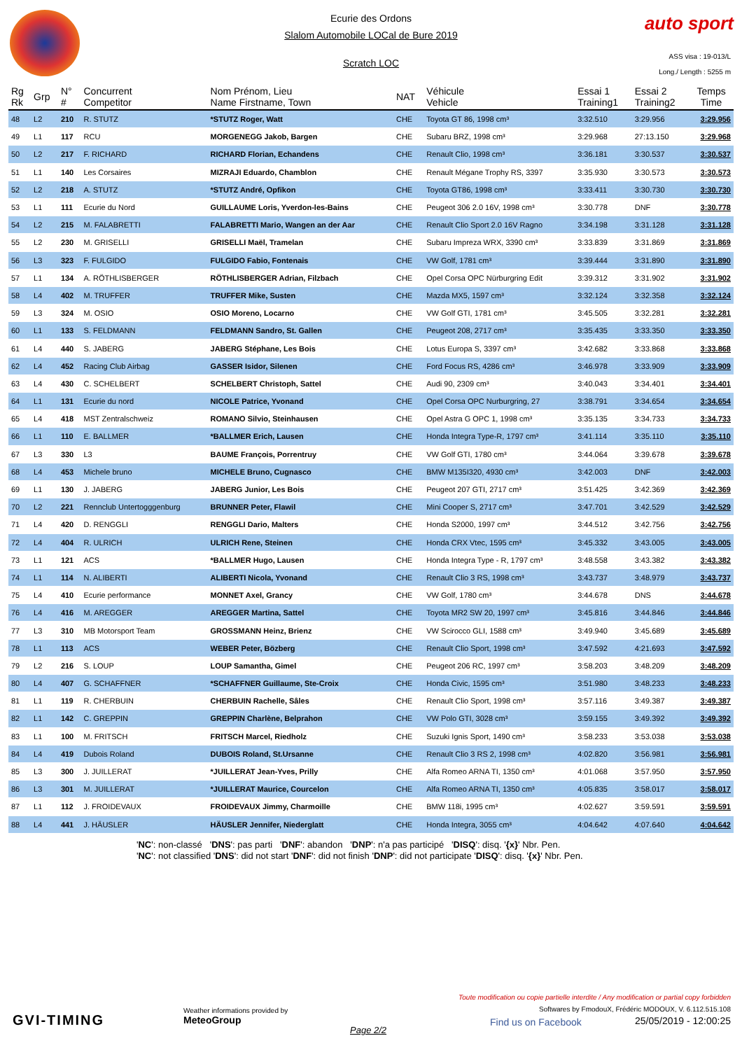Ecurie des Ordons
Slalom Automobile LOCal de Bure 2019
Scratch LOC
auto sport
ASS visa : 19-013/L
Long./ Length : 5255 m
| Rg Rk | Grp | N° # | Concurrent Competitor | Nom Prénom, Lieu Name Firstname, Town | NAT | Véhicule Vehicle | Essai 1 Training1 | Essai 2 Training2 | Temps Time |
| --- | --- | --- | --- | --- | --- | --- | --- | --- | --- |
| 48 | L2 | 210 | R. STUTZ | *STUTZ Roger, Watt | CHE | Toyota GT 86, 1998 cm³ | 3:32.510 | 3:29.956 | 3:29.956 |
| 49 | L1 | 117 | RCU | MORGENEGG Jakob, Bargen | CHE | Subaru BRZ, 1998 cm³ | 3:29.968 | 27:13.150 | 3:29.968 |
| 50 | L2 | 217 | F. RICHARD | RICHARD Florian, Echandens | CHE | Renault Clio, 1998 cm³ | 3:36.181 | 3:30.537 | 3:30.537 |
| 51 | L1 | 140 | Les Corsaires | MIZRAJI Eduardo, Chamblon | CHE | Renault Mégane Trophy RS, 3397 | 3:35.930 | 3:30.573 | 3:30.573 |
| 52 | L2 | 218 | A. STUTZ | *STUTZ André, Opfikon | CHE | Toyota GT86, 1998 cm³ | 3:33.411 | 3:30.730 | 3:30.730 |
| 53 | L1 | 111 | Ecurie du Nord | GUILLAUME Loris, Yverdon-les-Bains | CHE | Peugeot 306 2.0 16V, 1998 cm³ | 3:30.778 | DNF | 3:30.778 |
| 54 | L2 | 215 | M. FALABRETTI | FALABRETTI Mario, Wangen an der Aar | CHE | Renault Clio Sport 2.0 16V Ragno | 3:34.198 | 3:31.128 | 3:31.128 |
| 55 | L2 | 230 | M. GRISELLI | GRISELLI Maël, Tramelan | CHE | Subaru Impreza WRX, 3390 cm³ | 3:33.839 | 3:31.869 | 3:31.869 |
| 56 | L3 | 323 | F. FULGIDO | FULGIDO Fabio, Fontenais | CHE | VW Golf, 1781 cm³ | 3:39.444 | 3:31.890 | 3:31.890 |
| 57 | L1 | 134 | A. RÖTHLISBERGER | RÖTHLISBERGER Adrian, Filzbach | CHE | Opel Corsa OPC Nürburgring Edit | 3:39.312 | 3:31.902 | 3:31.902 |
| 58 | L4 | 402 | M. TRUFFER | TRUFFER Mike, Susten | CHE | Mazda MX5, 1597 cm³ | 3:32.124 | 3:32.358 | 3:32.124 |
| 59 | L3 | 324 | M. OSIO | OSIO Moreno, Locarno | CHE | VW Golf GTI, 1781 cm³ | 3:45.505 | 3:32.281 | 3:32.281 |
| 60 | L1 | 133 | S. FELDMANN | FELDMANN Sandro, St. Gallen | CHE | Peugeot 208, 2717 cm³ | 3:35.435 | 3:33.350 | 3:33.350 |
| 61 | L4 | 440 | S. JABERG | JABERG Stéphane, Les Bois | CHE | Lotus Europa S, 3397 cm³ | 3:42.682 | 3:33.868 | 3:33.868 |
| 62 | L4 | 452 | Racing Club Airbag | GASSER Isidor, Silenen | CHE | Ford Focus RS, 4286 cm³ | 3:46.978 | 3:33.909 | 3:33.909 |
| 63 | L4 | 430 | C. SCHELBERT | SCHELBERT Christoph, Sattel | CHE | Audi 90, 2309 cm³ | 3:40.043 | 3:34.401 | 3:34.401 |
| 64 | L1 | 131 | Ecurie du nord | NICOLE Patrice, Yvonand | CHE | Opel Corsa OPC Nurburgring, 27 | 3:38.791 | 3:34.654 | 3:34.654 |
| 65 | L4 | 418 | MST Zentralschweiz | ROMANO Silvio, Steinhausen | CHE | Opel Astra G OPC 1, 1998 cm³ | 3:35.135 | 3:34.733 | 3:34.733 |
| 66 | L1 | 110 | E. BALLMER | *BALLMER Erich, Lausen | CHE | Honda Integra Type-R, 1797 cm³ | 3:41.114 | 3:35.110 | 3:35.110 |
| 67 | L3 | 330 | L3 | BAUME François, Porrentruy | CHE | VW Golf GTI, 1780 cm³ | 3:44.064 | 3:39.678 | 3:39.678 |
| 68 | L4 | 453 | Michele bruno | MICHELE Bruno, Cugnasco | CHE | BMW M135I320, 4930 cm³ | 3:42.003 | DNF | 3:42.003 |
| 69 | L1 | 130 | J. JABERG | JABERG Junior, Les Bois | CHE | Peugeot 207 GTI, 2717 cm³ | 3:51.425 | 3:42.369 | 3:42.369 |
| 70 | L2 | 221 | Rennclub Untertogggenburg | BRUNNER Peter, Flawil | CHE | Mini Cooper S, 2717 cm³ | 3:47.701 | 3:42.529 | 3:42.529 |
| 71 | L4 | 420 | D. RENGGLI | RENGGLI Dario, Malters | CHE | Honda S2000, 1997 cm³ | 3:44.512 | 3:42.756 | 3:42.756 |
| 72 | L4 | 404 | R. ULRICH | ULRICH Rene, Steinen | CHE | Honda CRX Vtec, 1595 cm³ | 3:45.332 | 3:43.005 | 3:43.005 |
| 73 | L1 | 121 | ACS | *BALLMER Hugo, Lausen | CHE | Honda Integra Type - R, 1797 cm³ | 3:48.558 | 3:43.382 | 3:43.382 |
| 74 | L1 | 114 | N. ALIBERTI | ALIBERTI Nicola, Yvonand | CHE | Renault Clio 3 RS, 1998 cm³ | 3:43.737 | 3:48.979 | 3:43.737 |
| 75 | L4 | 410 | Ecurie performance | MONNET Axel, Grancy | CHE | VW Golf, 1780 cm³ | 3:44.678 | DNS | 3:44.678 |
| 76 | L4 | 416 | M. AREGGER | AREGGER Martina, Sattel | CHE | Toyota MR2 SW 20, 1997 cm³ | 3:45.816 | 3:44.846 | 3:44.846 |
| 77 | L3 | 310 | MB Motorsport Team | GROSSMANN Heinz, Brienz | CHE | VW Scirocco GLI, 1588 cm³ | 3:49.940 | 3:45.689 | 3:45.689 |
| 78 | L1 | 113 | ACS | WEBER Peter, Bözberg | CHE | Renault Clio Sport, 1998 cm³ | 3:47.592 | 4:21.693 | 3:47.592 |
| 79 | L2 | 216 | S. LOUP | LOUP Samantha, Gimel | CHE | Peugeot 206 RC, 1997 cm³ | 3:58.203 | 3:48.209 | 3:48.209 |
| 80 | L4 | 407 | G. SCHAFFNER | *SCHAFFNER Guillaume, Ste-Croix | CHE | Honda Civic, 1595 cm³ | 3:51.980 | 3:48.233 | 3:48.233 |
| 81 | L1 | 119 | R. CHERBUIN | CHERBUIN Rachelle, Sâles | CHE | Renault Clio Sport, 1998 cm³ | 3:57.116 | 3:49.387 | 3:49.387 |
| 82 | L1 | 142 | C. GREPPIN | GREPPIN Charlène, Belprahon | CHE | VW Polo GTI, 3028 cm³ | 3:59.155 | 3:49.392 | 3:49.392 |
| 83 | L1 | 100 | M. FRITSCH | FRITSCH Marcel, Riedholz | CHE | Suzuki Ignis Sport, 1490 cm³ | 3:58.233 | 3:53.038 | 3:53.038 |
| 84 | L4 | 419 | Dubois Roland | DUBOIS Roland, St.Ursanne | CHE | Renault Clio 3 RS 2, 1998 cm³ | 4:02.820 | 3:56.981 | 3:56.981 |
| 85 | L3 | 300 | J. JUILLERAT | *JUILLERAT Jean-Yves, Prilly | CHE | Alfa Romeo ARNA TI, 1350 cm³ | 4:01.068 | 3:57.950 | 3:57.950 |
| 86 | L3 | 301 | M. JUILLERAT | *JUILLERAT Maurice, Courcelon | CHE | Alfa Romeo ARNA TI, 1350 cm³ | 4:05.835 | 3:58.017 | 3:58.017 |
| 87 | L1 | 112 | J. FROIDEVAUX | FROIDEVAUX Jimmy, Charmoille | CHE | BMW 118i, 1995 cm³ | 4:02.627 | 3:59.591 | 3:59.591 |
| 88 | L4 | 441 | J. HÄUSLER | HÄUSLER Jennifer, Niederglatt | CHE | Honda Integra, 3055 cm³ | 4:04.642 | 4:07.640 | 4:04.642 |
'NC': non-classé 'DNS': pas parti 'DNF': abandon 'DNP': n'a pas participé 'DISQ': disq. '{x}' Nbr. Pen.
'NC': not classified 'DNS': did not start 'DNF': did not finish 'DNP': did not participate 'DISQ': disq. '{x}' Nbr. Pen.
GVI-TIMING
Weather informations provided by
MeteoGroup
Page 2/2
Toute modification ou copie partielle interdite / Any modification or partial copy forbidden
Softwares by FmodouX, Frédéric MODOUX, V. 6.112.515.108
25/05/2019 - 12:00:25
Find us on Facebook